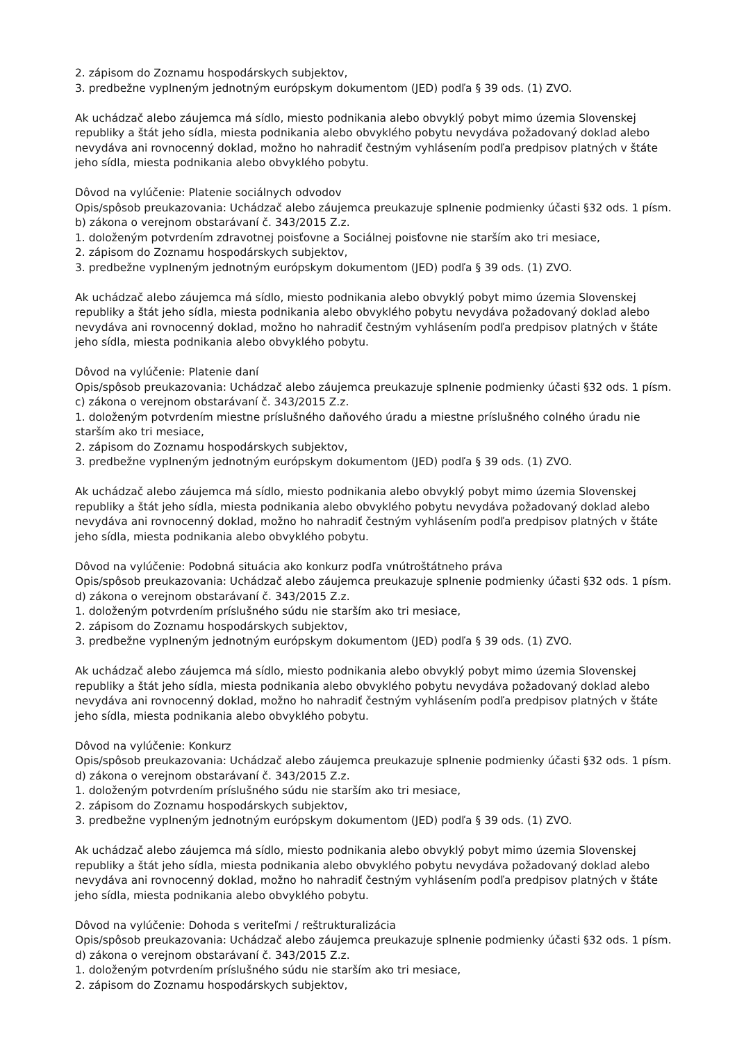2. zápisom do Zoznamu hospodárskych subjektov,
3. predbežne vyplneným jednotným európskym dokumentom (JED) podľa § 39 ods. (1) ZVO.
Ak uchádzač alebo záujemca má sídlo, miesto podnikania alebo obvyklý pobyt mimo územia Slovenskej republiky a štát jeho sídla, miesta podnikania alebo obvyklého pobytu nevydáva požadovaný doklad alebo nevydáva ani rovnocenný doklad, možno ho nahradiť čestným vyhlásením podľa predpisov platných v štáte jeho sídla, miesta podnikania alebo obvyklého pobytu.
Dôvod na vylúčenie: Platenie sociálnych odvodov
Opis/spôsob preukazovania: Uchádzač alebo záujemca preukazuje splnenie podmienky účasti §32 ods. 1 písm. b) zákona o verejnom obstarávaní č. 343/2015 Z.z.
1. doloženým potvrdením zdravotnej poisťovne a Sociálnej poisťovne nie starším ako tri mesiace,
2. zápisom do Zoznamu hospodárskych subjektov,
3. predbežne vyplneným jednotným európskym dokumentom (JED) podľa § 39 ods. (1) ZVO.
Ak uchádzač alebo záujemca má sídlo, miesto podnikania alebo obvyklý pobyt mimo územia Slovenskej republiky a štát jeho sídla, miesta podnikania alebo obvyklého pobytu nevydáva požadovaný doklad alebo nevydáva ani rovnocenný doklad, možno ho nahradiť čestným vyhlásením podľa predpisov platných v štáte jeho sídla, miesta podnikania alebo obvyklého pobytu.
Dôvod na vylúčenie: Platenie daní
Opis/spôsob preukazovania: Uchádzač alebo záujemca preukazuje splnenie podmienky účasti §32 ods. 1 písm. c) zákona o verejnom obstarávaní č. 343/2015 Z.z.
1. doloženým potvrdením miestne príslušného daňového úradu a miestne príslušného colného úradu nie starším ako tri mesiace,
2. zápisom do Zoznamu hospodárskych subjektov,
3. predbežne vyplneným jednotným európskym dokumentom (JED) podľa § 39 ods. (1) ZVO.
Ak uchádzač alebo záujemca má sídlo, miesto podnikania alebo obvyklý pobyt mimo územia Slovenskej republiky a štát jeho sídla, miesta podnikania alebo obvyklého pobytu nevydáva požadovaný doklad alebo nevydáva ani rovnocenný doklad, možno ho nahradiť čestným vyhlásením podľa predpisov platných v štáte jeho sídla, miesta podnikania alebo obvyklého pobytu.
Dôvod na vylúčenie: Podobná situácia ako konkurz podľa vnútroštátneho práva
Opis/spôsob preukazovania: Uchádzač alebo záujemca preukazuje splnenie podmienky účasti §32 ods. 1 písm. d) zákona o verejnom obstarávaní č. 343/2015 Z.z.
1. doloženým potvrdením príslušného súdu nie starším ako tri mesiace,
2. zápisom do Zoznamu hospodárskych subjektov,
3. predbežne vyplneným jednotným európskym dokumentom (JED) podľa § 39 ods. (1) ZVO.
Ak uchádzač alebo záujemca má sídlo, miesto podnikania alebo obvyklý pobyt mimo územia Slovenskej republiky a štát jeho sídla, miesta podnikania alebo obvyklého pobytu nevydáva požadovaný doklad alebo nevydáva ani rovnocenný doklad, možno ho nahradiť čestným vyhlásením podľa predpisov platných v štáte jeho sídla, miesta podnikania alebo obvyklého pobytu.
Dôvod na vylúčenie: Konkurz
Opis/spôsob preukazovania: Uchádzač alebo záujemca preukazuje splnenie podmienky účasti §32 ods. 1 písm. d) zákona o verejnom obstarávaní č. 343/2015 Z.z.
1. doloženým potvrdením príslušného súdu nie starším ako tri mesiace,
2. zápisom do Zoznamu hospodárskych subjektov,
3. predbežne vyplneným jednotným európskym dokumentom (JED) podľa § 39 ods. (1) ZVO.
Ak uchádzač alebo záujemca má sídlo, miesto podnikania alebo obvyklý pobyt mimo územia Slovenskej republiky a štát jeho sídla, miesta podnikania alebo obvyklého pobytu nevydáva požadovaný doklad alebo nevydáva ani rovnocenný doklad, možno ho nahradiť čestným vyhlásením podľa predpisov platných v štáte jeho sídla, miesta podnikania alebo obvyklého pobytu.
Dôvod na vylúčenie: Dohoda s veriteľmi / reštrukturalizácia
Opis/spôsob preukazovania: Uchádzač alebo záujemca preukazuje splnenie podmienky účasti §32 ods. 1 písm. d) zákona o verejnom obstarávaní č. 343/2015 Z.z.
1. doloženým potvrdením príslušného súdu nie starším ako tri mesiace,
2. zápisom do Zoznamu hospodárskych subjektov,